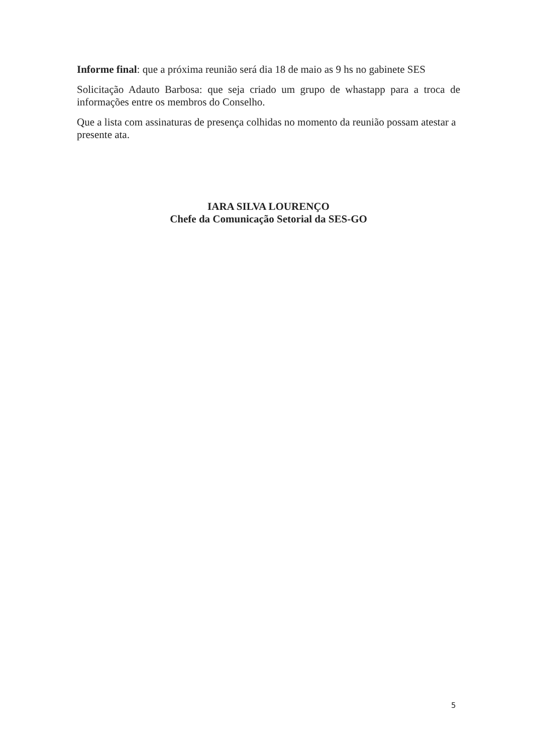Informe final: que a próxima reunião será dia 18 de maio as 9 hs no gabinete SES
Solicitação Adauto Barbosa: que seja criado um grupo de whastapp para a troca de informações entre os membros do Conselho.
Que a lista com assinaturas de presença colhidas no momento da reunião possam atestar a presente ata.
IARA SILVA LOURENÇO
Chefe da Comunicação Setorial da SES-GO
5